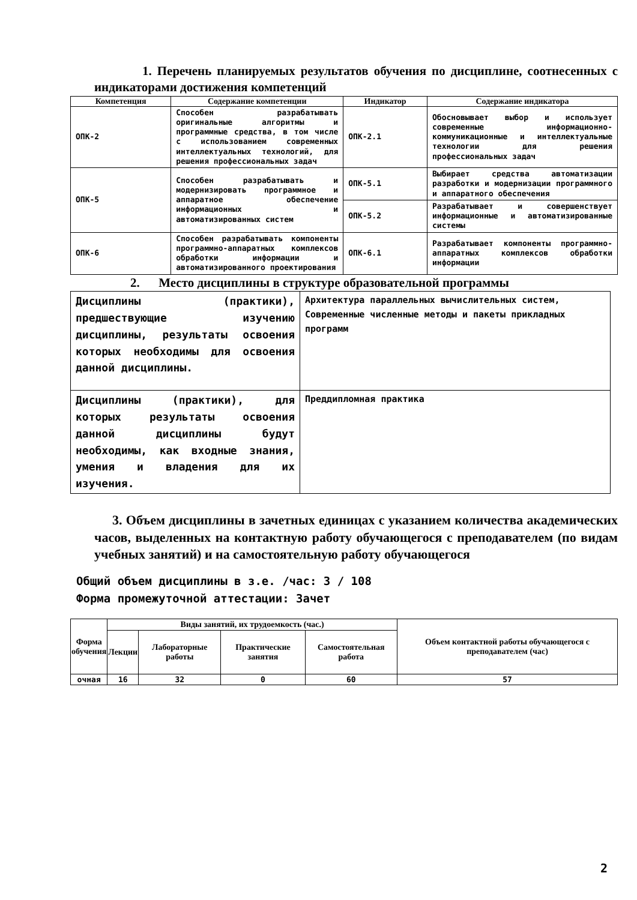1. Перечень планируемых результатов обучения по дисциплине, соотнесенных с индикаторами достижения компетенций
| Компетенция | Содержание компетенции | Индикатор | Содержание индикатора |
| --- | --- | --- | --- |
| ОПК-2 | Способен разрабатывать оригинальные алгоритмы и программные средства, в том числе с использованием современных интеллектуальных технологий, для решения профессиональных задач | ОПК-2.1 | Обосновывает выбор и использует современные информационно-коммуникационные и интеллектуальные технологии для решения профессиональных задач |
| ОПК-5 | Способен разрабатывать и модернизировать программное и аппаратное обеспечение информационных и автоматизированных систем | ОПК-5.1 | Выбирает средства автоматизации разработки и модернизации программного и аппаратного обеспечения |
| | | ОПК-5.2 | Разрабатывает и совершенствует информационные и автоматизированные системы |
| ОПК-6 | Способен разрабатывать компоненты программно-аппаратных комплексов обработки информации и автоматизированного проектирования | ОПК-6.1 | Разрабатывает компоненты программно-аппаратных комплексов обработки информации |
2. Место дисциплины в структуре образовательной программы
| Дисциплины (практики), предшествующие изучению дисциплины, результаты освоения которых необходимы для освоения данной дисциплины. | Архитектура параллельных вычислительных систем, Современные численные методы и пакеты прикладных программ |
| Дисциплины (практики), для которых результаты освоения данной дисциплины будут необходимы, как входные знания, умения и владения для их изучения. | Преддипломная практика |
3. Объем дисциплины в зачетных единицах с указанием количества академических часов, выделенных на контактную работу обучающегося с преподавателем (по видам учебных занятий) и на самостоятельную работу обучающегося
Общий объем дисциплины в з.е. /час: 3 / 108
Форма промежуточной аттестации: Зачет
| Форма обучения | Виды занятий, их трудоемкость (час.) | | | | Объем контактной работы обучающегося с преподавателем (час) |
| --- | --- | --- | --- | --- | --- |
| | Лекции | Лабораторные работы | Практические занятия | Самостоятельная работа | |
| очная | 16 | 32 | 0 | 60 | 57 |
2